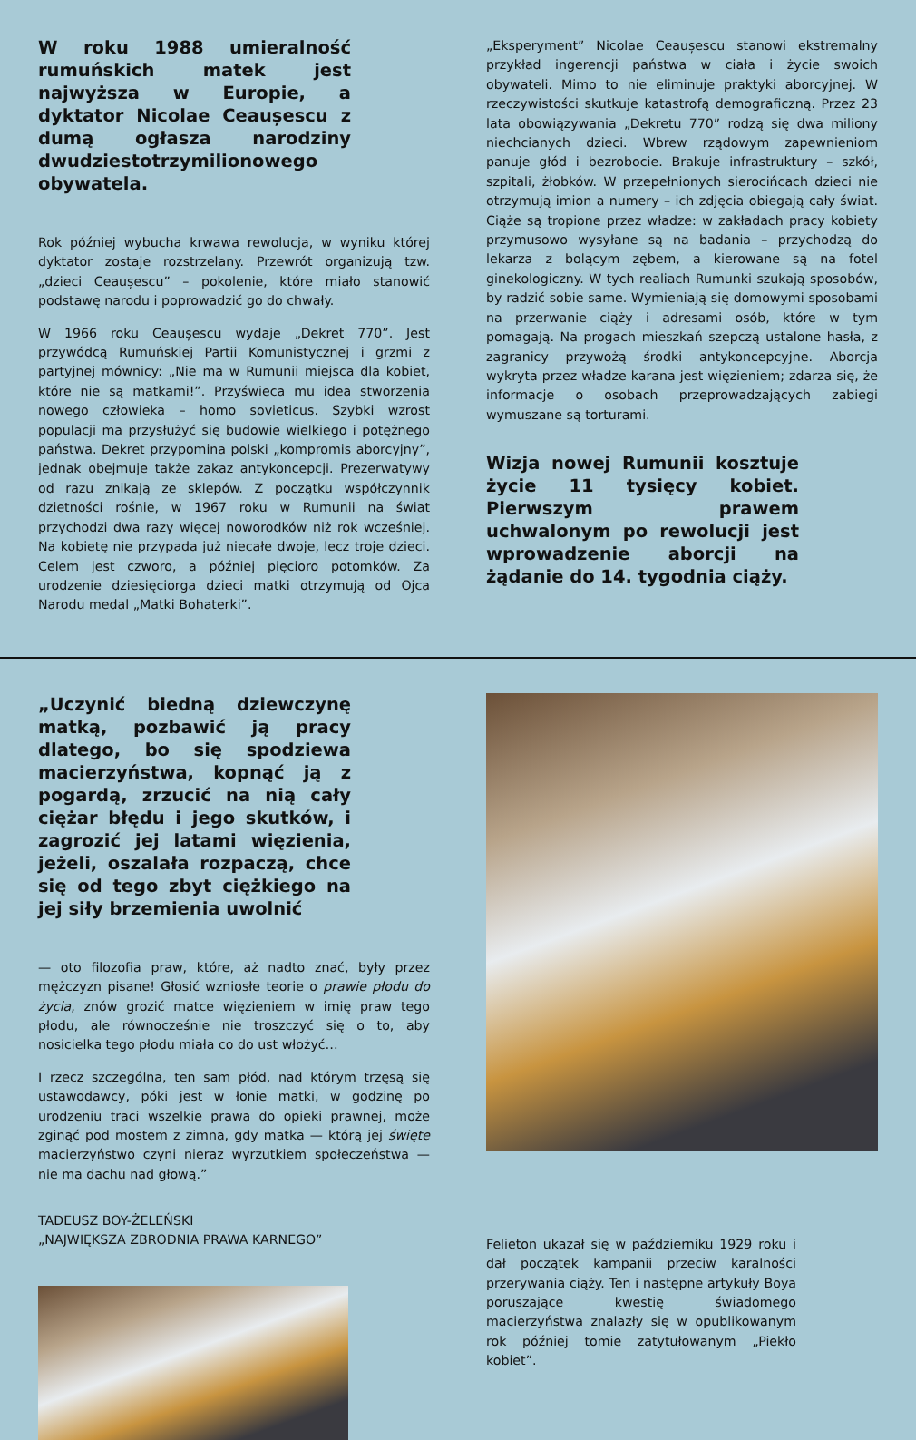W roku 1988 umieralność rumuńskich matek jest najwyższa w Europie, a dyktator Nicolae Ceaușescu z dumą ogłasza narodziny dwudziestotrzymilionowego obywatela.
Rok później wybucha krwawa rewolucja, w wyniku której dyktator zostaje rozstrzelany. Przewrót organizują tzw. „dzieci Ceaușescu” – pokolenie, które miało stanowić podstawę narodu i poprowadzić go do chwały.
W 1966 roku Ceaușescu wydaje „Dekret 770”. Jest przywódcą Rumuńskiej Partii Komunistycznej i grzmi z partyjnej mównicy: „Nie ma w Rumunii miejsca dla kobiet, które nie są matkami!”. Przyświeca mu idea stworzenia nowego człowieka – homo sovieticus. Szybki wzrost populacji ma przysłużyć się budowie wielkiego i potężnego państwa. Dekret przypomina polski „kompromis aborcyjny”, jednak obejmuje także zakaz antykoncepcji. Prezerwatywy od razu znikają ze sklepów. Z początku współczynnik dzietności rośnie, w 1967 roku w Rumunii na świat przychodzi dwa razy więcej noworodków niż rok wcześniej. Na kobietę nie przypada już niecałe dwoje, lecz troje dzieci. Celem jest czworo, a później pięcioro potomków. Za urodzenie dziesięciorga dzieci matki otrzymują od Ojca Narodu medal „Matki Bohaterki”.
„Eksperyment” Nicolae Ceaușescu stanowi ekstremalny przykład ingerencji państwa w ciała i życie swoich obywateli. Mimo to nie eliminuje praktyki aborcyjnej. W rzeczywistości skutkuje katastrofą demograficzną. Przez 23 lata obowiązywania „Dekretu 770” rodzą się dwa miliony niechcianych dzieci. Wbrew rządowym zapewnieniom panuje głód i bezrobocie. Brakuje infrastruktury – szkół, szpitali, żłobków. W przepełnionych sierocińcach dzieci nie otrzymują imion a numery – ich zdjęcia obiegają cały świat. Ciąże są tropione przez władze: w zakładach pracy kobiety przymusowo wysyłane są na badania – przychodzą do lekarza z bolącym zębem, a kierowane są na fotel ginekologiczny. W tych realiach Rumunki szukają sposobów, by radzić sobie same. Wymieniają się domowymi sposobami na przerwanie ciąży i adresami osób, które w tym pomagają. Na progach mieszkań szepczą ustalone hasła, z zagranicy przywożą środki antykoncepcyjne. Aborcja wykryta przez władze karana jest więzieniem; zdarza się, że informacje o osobach przeprowadzających zabiegi wymuszane są torturami.
Wizja nowej Rumunii kosztuje życie 11 tysięcy kobiet. Pierwszym prawem uchwalonym po rewolucji jest wprowadzenie aborcji na żądanie do 14. tygodnia ciąży.
„Uczynić biedną dziewczynę matką, pozbawić ją pracy dlatego, bo się spodziewa macierzyństwa, kopnąć ją z pogardą, zrzucić na nią cały ciężar błędu i jego skutków, i zagrozić jej latami więzienia, jeżeli, oszalała rozpaczą, chce się od tego zbyt ciężkiego na jej siły brzemienia uwolnić
— oto filozofia praw, które, aż nadto znać, były przez mężczyzn pisane! Głosić wzniosłe teorie o prawie płodu do życia, znów grozić matce więzieniem w imię praw tego płodu, ale równocześnie nie troszczyć się o to, aby nosicielka tego płodu miała co do ust włożyć…
I rzecz szczególna, ten sam płód, nad którym trzęsą się ustawodawcy, póki jest w łonie matki, w godzinę po urodzeniu traci wszelkie prawa do opieki prawnej, może zginąć pod mostem z zimna, gdy matka — którą jej święte macierzyństwo czyni nieraz wyrzutkiem społeczeństwa — nie ma dachu nad głową.”
TADEUSZ BOY-ŻELEŃSKI
„NAJWIĘKSZA ZBRODNIA PRAWA KARNEGO”
Felieton ukazał się w październiku 1929 roku i dał początek kampanii przeciw karalności przerywania ciąży. Ten i następne artykuły Boya poruszające kwestię świadomego macierzyństwa znalazły się w opublikowanym rok później tomie zatytułowanym „Piekło kobiet”.